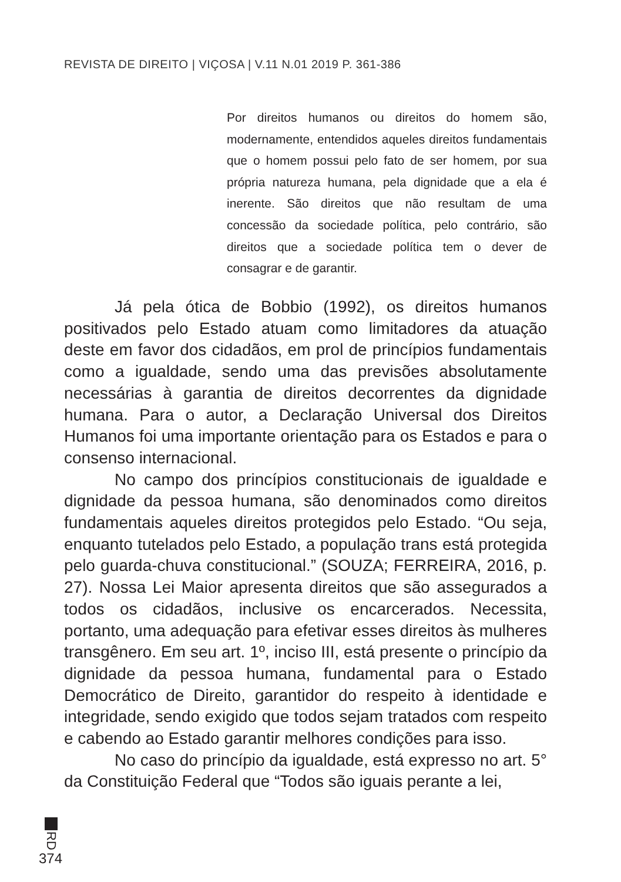REVISTA DE DIREITO | VIÇOSA | V.11 N.01 2019 P. 361-386
Por direitos humanos ou direitos do homem são, modernamente, entendidos aqueles direitos fundamentais que o homem possui pelo fato de ser homem, por sua própria natureza humana, pela dignidade que a ela é inerente. São direitos que não resultam de uma concessão da sociedade política, pelo contrário, são direitos que a sociedade política tem o dever de consagrar e de garantir.
Já pela ótica de Bobbio (1992), os direitos humanos positivados pelo Estado atuam como limitadores da atuação deste em favor dos cidadãos, em prol de princípios fundamentais como a igualdade, sendo uma das previsões absolutamente necessárias à garantia de direitos decorrentes da dignidade humana. Para o autor, a Declaração Universal dos Direitos Humanos foi uma importante orientação para os Estados e para o consenso internacional.
No campo dos princípios constitucionais de igualdade e dignidade da pessoa humana, são denominados como direitos fundamentais aqueles direitos protegidos pelo Estado. “Ou seja, enquanto tutelados pelo Estado, a população trans está protegida pelo guarda-chuva constitucional.” (SOUZA; FERREIRA, 2016, p. 27). Nossa Lei Maior apresenta direitos que são assegurados a todos os cidadãos, inclusive os encarcerados. Necessita, portanto, uma adequação para efetivar esses direitos às mulheres transgênero. Em seu art. 1º, inciso III, está presente o princípio da dignidade da pessoa humana, fundamental para o Estado Democrático de Direito, garantidor do respeito à identidade e integridade, sendo exigido que todos sejam tratados com respeito e cabendo ao Estado garantir melhores condições para isso.
No caso do princípio da igualdade, está expresso no art. 5° da Constituição Federal que “Todos são iguais perante a lei,
RD
374